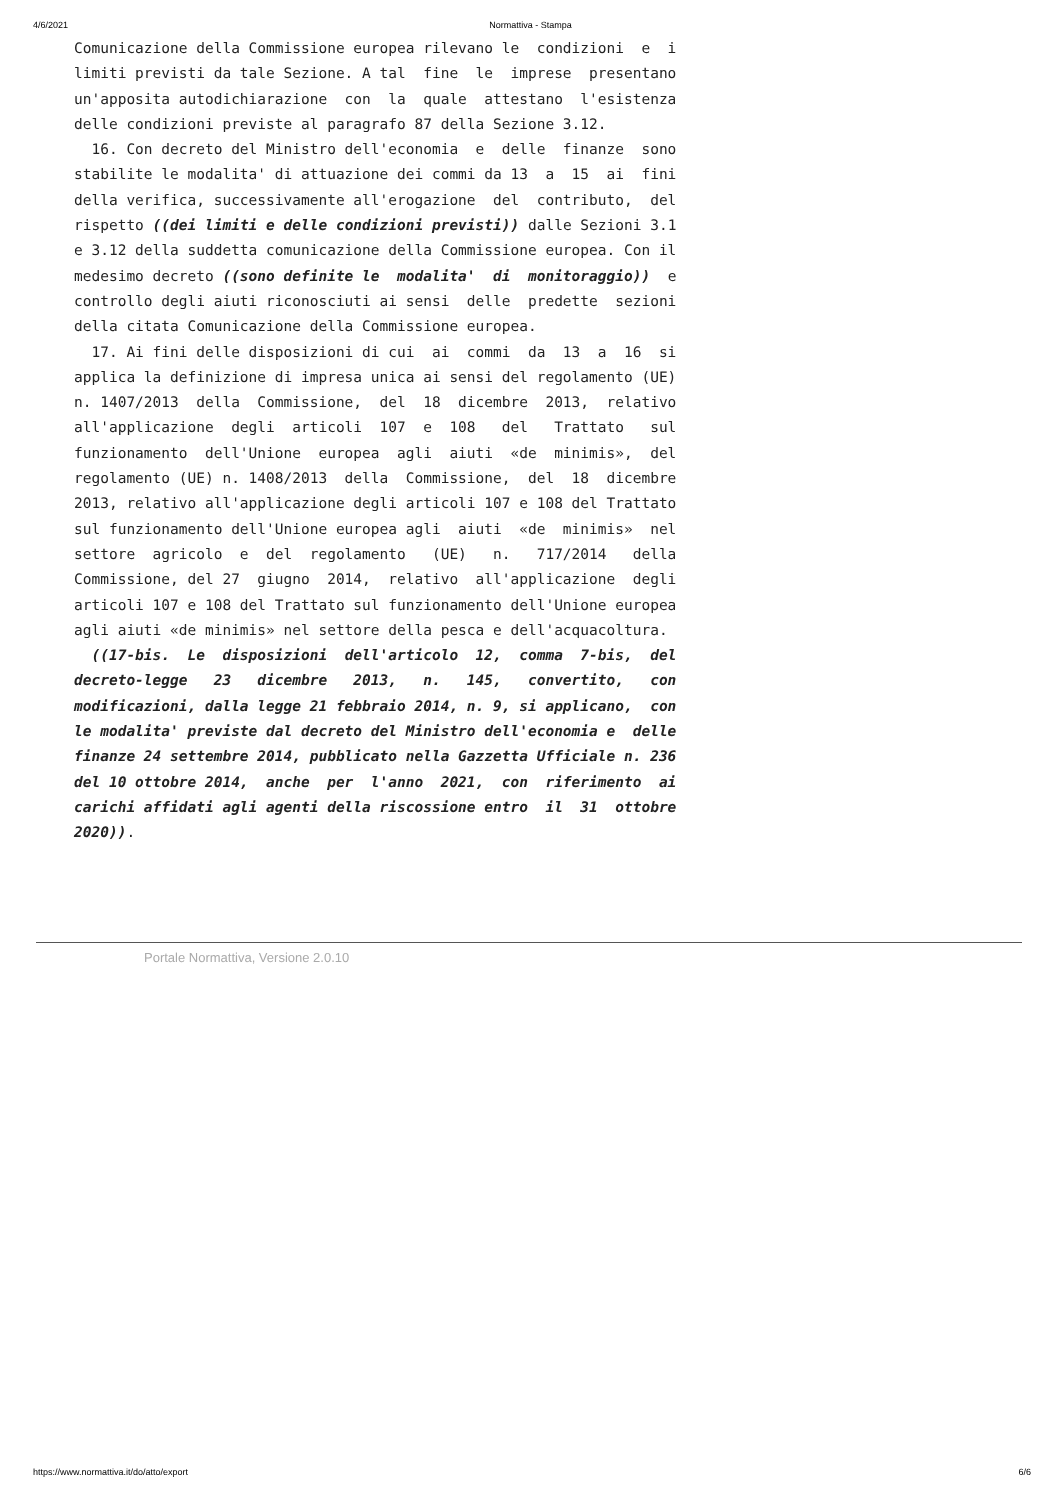4/6/2021 Normattiva - Stampa
Comunicazione della Commissione europea rilevano le  condizioni  e  i
limiti previsti da tale Sezione. A tal  fine  le  imprese  presentano
un'apposita autodichiarazione  con  la  quale  attestano  l'esistenza
delle condizioni previste al paragrafo 87 della Sezione 3.12.
  16. Con decreto del Ministro dell'economia  e  delle  finanze  sono
stabilite le modalita' di attuazione dei commi da 13  a  15  ai  fini
della verifica, successivamente all'erogazione  del  contributo,  del
rispetto ((dei limiti e delle condizioni previsti)) dalle Sezioni 3.1
e 3.12 della suddetta comunicazione della Commissione europea. Con il
medesimo decreto ((sono definite le  modalita'  di  monitoraggio))  e
controllo degli aiuti riconosciuti ai sensi  delle  predette  sezioni
della citata Comunicazione della Commissione europea.
  17. Ai fini delle disposizioni di cui  ai  commi  da  13  a  16  si
applica la definizione di impresa unica ai sensi del regolamento (UE)
n. 1407/2013  della  Commissione,  del  18  dicembre  2013,  relativo
all'applicazione  degli  articoli  107  e  108   del   Trattato   sul
funzionamento  dell'Unione  europea  agli  aiuti  «de  minimis»,  del
regolamento (UE) n. 1408/2013  della  Commissione,  del  18  dicembre
2013, relativo all'applicazione degli articoli 107 e 108 del Trattato
sul funzionamento dell'Unione europea agli  aiuti  «de  minimis»  nel
settore  agricolo  e  del  regolamento   (UE)   n.   717/2014   della
Commissione, del 27  giugno  2014,  relativo  all'applicazione  degli
articoli 107 e 108 del Trattato sul funzionamento dell'Unione europea
agli aiuti «de minimis» nel settore della pesca e dell'acquacoltura.
  ((17-bis.  Le  disposizioni  dell'articolo  12,  comma  7-bis,  del
decreto-legge   23   dicembre   2013,   n.   145,   convertito,   con
modificazioni, dalla legge 21 febbraio 2014, n. 9, si applicano,  con
le modalita' previste dal decreto del Ministro dell'economia e  delle
finanze 24 settembre 2014, pubblicato nella Gazzetta Ufficiale n. 236
del 10 ottobre 2014,  anche  per  l'anno  2021,  con  riferimento  ai
carichi affidati agli agenti della riscossione entro  il  31  ottobre
2020)).
Portale Normattiva, Versione 2.0.10
https://www.normattiva.it/do/atto/export 6/6